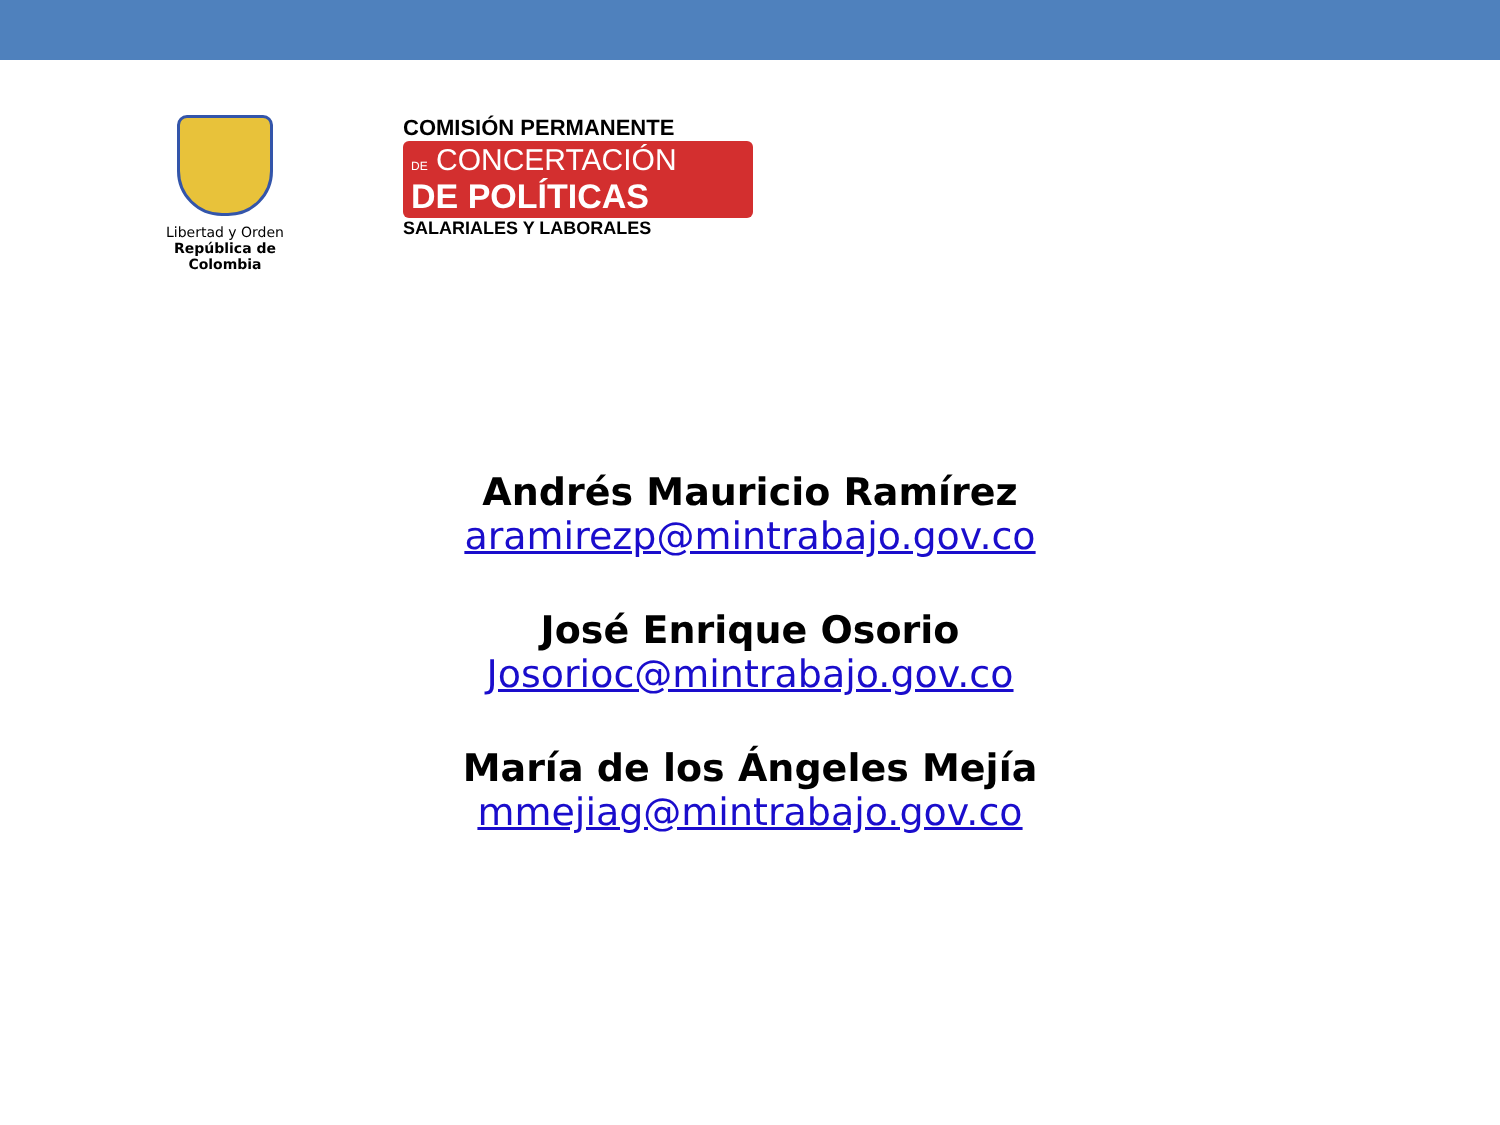Libertad y Orden
República de Colombia
COMISIÓN PERMANENTE
DE CONCERTACIÓN
DE POLÍTICAS
SALARIALES Y LABORALES
Andrés Mauricio Ramírez
aramirezp@mintrabajo.gov.co
José Enrique Osorio
Josorioc@mintrabajo.gov.co
María de los Ángeles Mejía
mmejiag@mintrabajo.gov.co